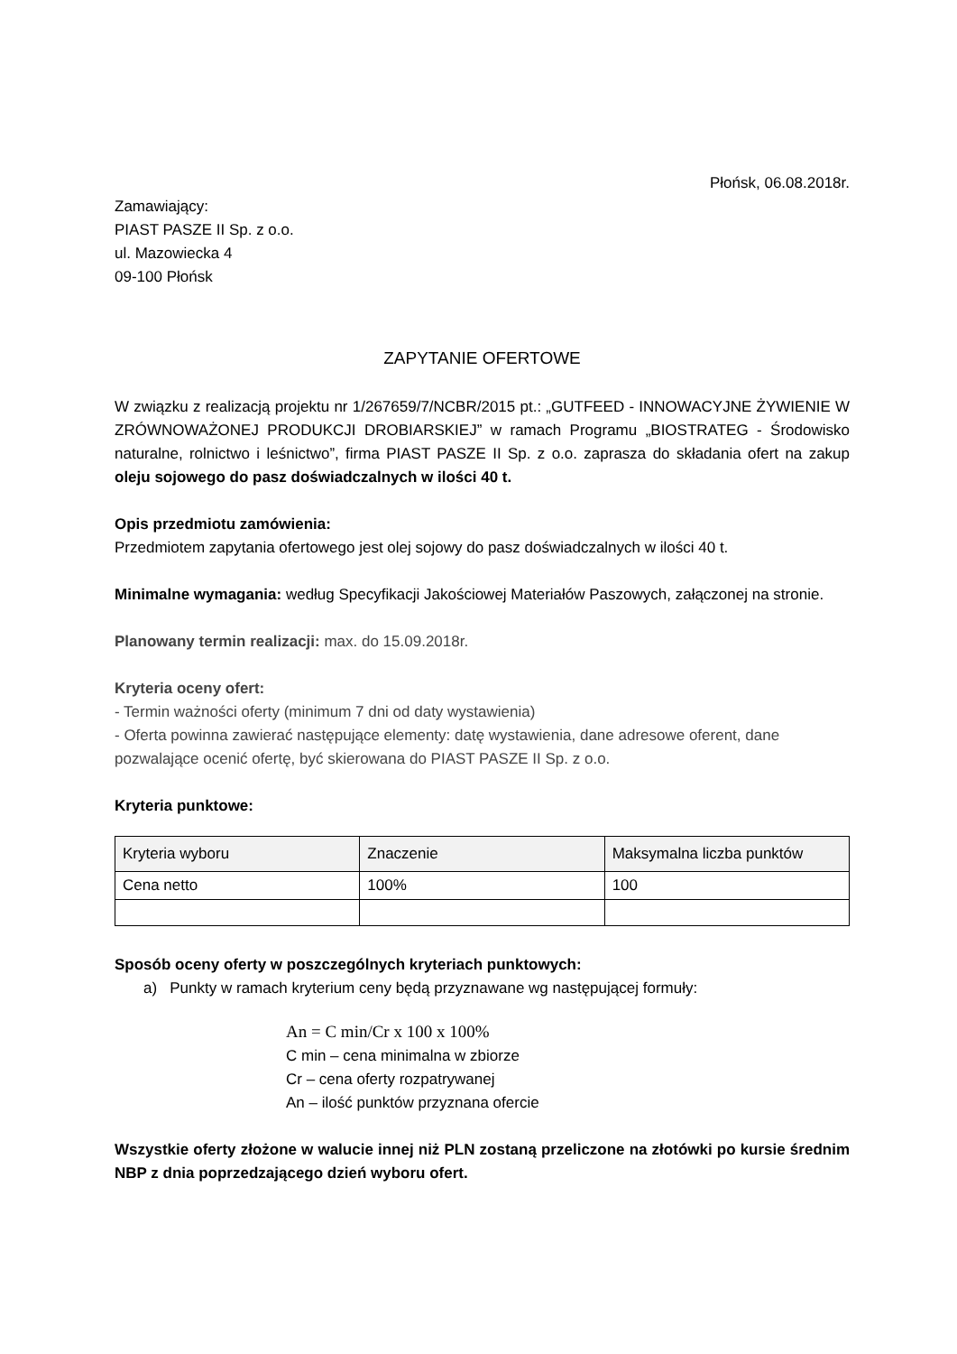Płońsk, 06.08.2018r.
Zamawiający:
PIAST PASZE II Sp. z o.o.
ul. Mazowiecka 4
09-100 Płońsk
ZAPYTANIE OFERTOWE
W związku z realizacją projektu nr 1/267659/7/NCBR/2015 pt.: „GUTFEED - INNOWACYJNE ŻYWIENIE W ZRÓWNOWAŻONEJ PRODUKCJI DROBIARSKIEJ” w ramach Programu „BIOSTRATEG - Środowisko naturalne, rolnictwo i leśnictwo”, firma PIAST PASZE II Sp. z o.o. zaprasza do składania ofert na zakup oleju sojowego do pasz doświadczalnych w ilości 40 t.
Opis przedmiotu zamówienia:
Przedmiotem zapytania ofertowego jest olej sojowy do pasz doświadczalnych w ilości 40 t.
Minimalne wymagania: według Specyfikacji Jakościowej Materiałów Paszowych, załączonej na stronie.
Planowany termin realizacji: max. do 15.09.2018r.
Kryteria oceny ofert:
- Termin ważności oferty (minimum 7 dni od daty wystawienia)
- Oferta powinna zawierać następujące elementy: datę wystawienia, dane adresowe oferent, dane pozwalające ocenić ofertę, być skierowana do PIAST PASZE II Sp. z o.o.
Kryteria punktowe:
| Kryteria wyboru | Znaczenie | Maksymalna liczba punktów |
| Cena netto | 100% | 100 |
Sposób oceny oferty w poszczególnych kryteriach punktowych:
a) Punkty w ramach kryterium ceny będą przyznawane wg następującej formuły:
An = C min/Cr x 100 x 100%
C min – cena minimalna w zbiorze
Cr – cena oferty rozpatrywanej
An – ilość punktów przyznana ofercie
Wszystkie oferty złożone w walucie innej niż PLN zostaną przeliczone na złotówki po kursie średnim NBP z dnia poprzedzającego dzień wyboru ofert.